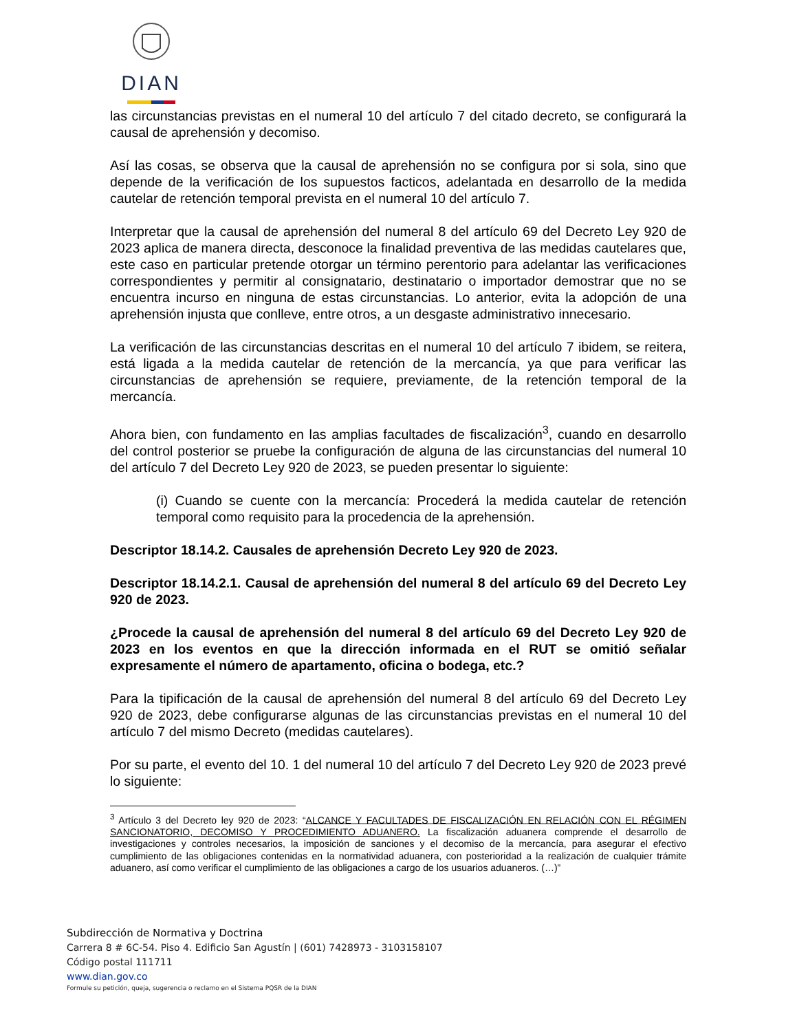DIAN
las circunstancias previstas en el numeral 10 del artículo 7 del citado decreto, se configurará la causal de aprehensión y decomiso.
Así las cosas, se observa que la causal de aprehensión no se configura por si sola, sino que depende de la verificación de los supuestos facticos, adelantada en desarrollo de la medida cautelar de retención temporal prevista en el numeral 10 del artículo 7.
Interpretar que la causal de aprehensión del numeral 8 del artículo 69 del Decreto Ley 920 de 2023 aplica de manera directa, desconoce la finalidad preventiva de las medidas cautelares que, este caso en particular pretende otorgar un término perentorio para adelantar las verificaciones correspondientes y permitir al consignatario, destinatario o importador demostrar que no se encuentra incurso en ninguna de estas circunstancias. Lo anterior, evita la adopción de una aprehensión injusta que conlleve, entre otros, a un desgaste administrativo innecesario.
La verificación de las circunstancias descritas en el numeral 10 del artículo 7 ibidem, se reitera, está ligada a la medida cautelar de retención de la mercancía, ya que para verificar las circunstancias de aprehensión se requiere, previamente, de la retención temporal de la mercancía.
Ahora bien, con fundamento en las amplias facultades de fiscalización<sup>3</sup>, cuando en desarrollo del control posterior se pruebe la configuración de alguna de las circunstancias del numeral 10 del artículo 7 del Decreto Ley 920 de 2023, se pueden presentar lo siguiente:
(i) Cuando se cuente con la mercancía: Procederá la medida cautelar de retención temporal como requisito para la procedencia de la aprehensión.
Descriptor 18.14.2. Causales de aprehensión Decreto Ley 920 de 2023.
Descriptor 18.14.2.1. Causal de aprehensión del numeral 8 del artículo 69 del Decreto Ley 920 de 2023.
¿Procede la causal de aprehensión del numeral 8 del artículo 69 del Decreto Ley 920 de 2023 en los eventos en que la dirección informada en el RUT se omitió señalar expresamente el número de apartamento, oficina o bodega, etc.?
Para la tipificación de la causal de aprehensión del numeral 8 del artículo 69 del Decreto Ley 920 de 2023, debe configurarse algunas de las circunstancias previstas en el numeral 10 del artículo 7 del mismo Decreto (medidas cautelares).
Por su parte, el evento del 10. 1 del numeral 10 del artículo 7 del Decreto Ley 920 de 2023 prevé lo siguiente:
<sup>3</sup> Artículo 3 del Decreto ley 920 de 2023: “ALCANCE Y FACULTADES DE FISCALIZACIÓN EN RELACIÓN CON EL RÉGIMEN SANCIONATORIO, DECOMISO Y PROCEDIMIENTO ADUANERO. La fiscalización aduanera comprende el desarrollo de investigaciones y controles necesarios, la imposición de sanciones y el decomiso de la mercancía, para asegurar el efectivo cumplimiento de las obligaciones contenidas en la normatividad aduanera, con posterioridad a la realización de cualquier trámite aduanero, así como verificar el cumplimiento de las obligaciones a cargo de los usuarios aduaneros. (…)”
Subdirección de Normativa y Doctrina
Carrera 8 # 6C-54. Piso 4. Edificio San Agustín | (601) 7428973 - 3103158107
Código postal 111711
www.dian.gov.co
Formule su petición, queja, sugerencia o reclamo en el Sistema PQSR de la DIAN